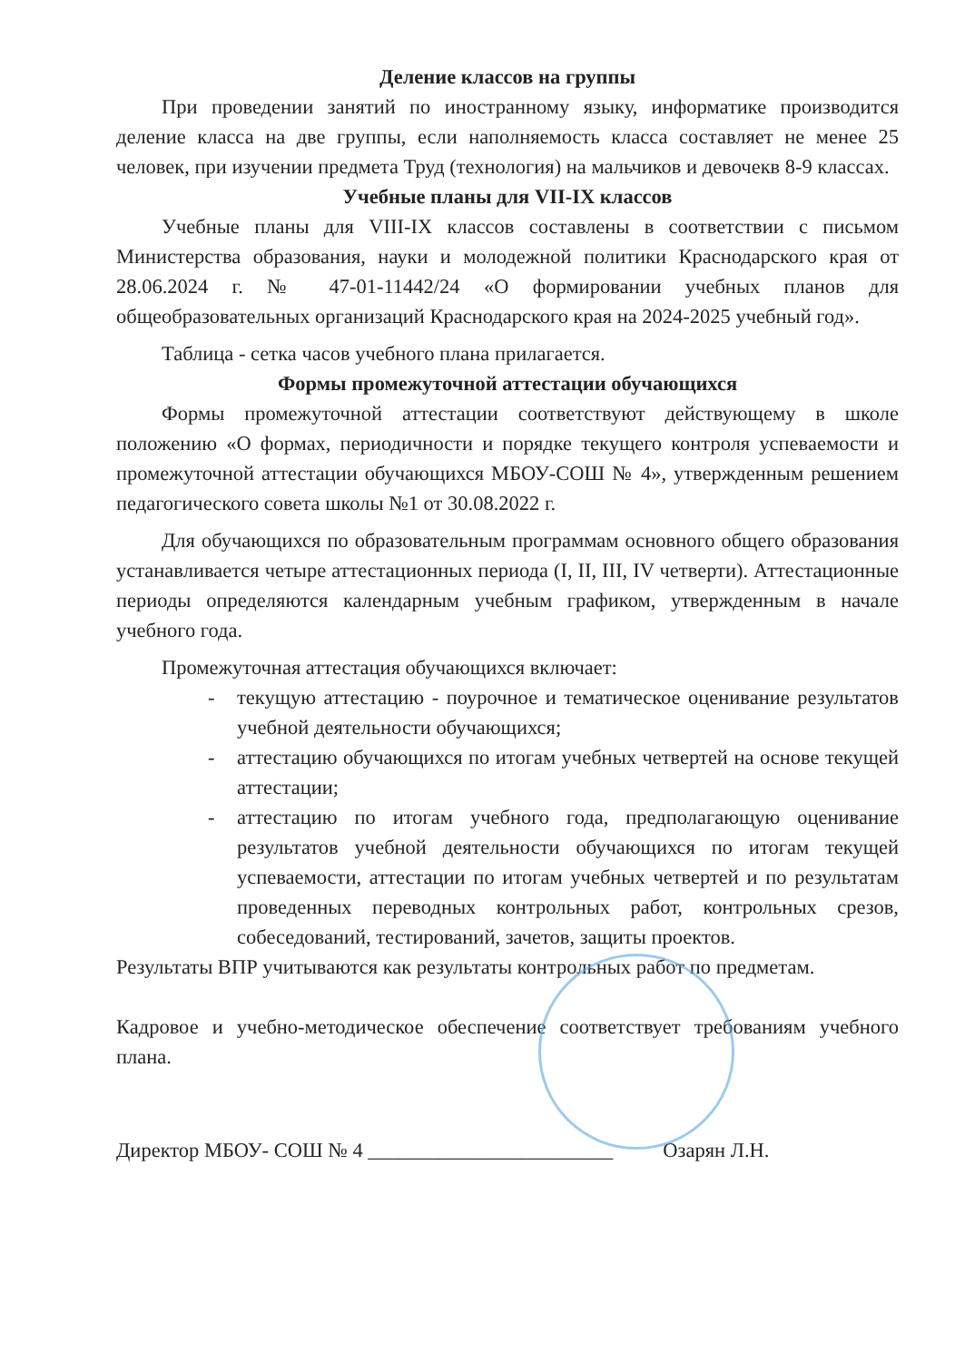Деление классов на группы
При проведении занятий по иностранному языку, информатике производится деление класса на две группы, если наполняемость класса составляет не менее 25 человек, при изучении предмета Труд (технология) на мальчиков и девочекв 8-9 классах.
Учебные планы для VII-IX классов
Учебные планы для VIII-IX классов составлены в соответствии с письмом Министерства образования, науки и молодежной политики Краснодарского края от 28.06.2024 г. № 47-01-11442/24 «О формировании учебных планов для общеобразовательных организаций Краснодарского края на 2024-2025 учебный год».
Таблица - сетка часов учебного плана прилагается.
Формы промежуточной аттестации обучающихся
Формы промежуточной аттестации соответствуют действующему в школе положению «О формах, периодичности и порядке текущего контроля успеваемости и промежуточной аттестации обучающихся МБОУ-СОШ № 4», утвержденным решением педагогического совета школы №1 от 30.08.2022 г.
Для обучающихся по образовательным программам основного общего образования устанавливается четыре аттестационных периода (I, II, III, IV четверти). Аттестационные периоды определяются календарным учебным графиком, утвержденным в начале учебного года.
Промежуточная аттестация обучающихся включает:
- текущую аттестацию - поурочное и тематическое оценивание результатов учебной деятельности обучающихся;
- аттестацию обучающихся по итогам учебных четвертей на основе текущей аттестации;
- аттестацию по итогам учебного года, предполагающую оценивание результатов учебной деятельности обучающихся по итогам текущей успеваемости, аттестации по итогам учебных четвертей и по результатам проведенных переводных контрольных работ, контрольных срезов, собеседований, тестирований, зачетов, защиты проектов.
Результаты ВПР учитываются как результаты контрольных работ по предметам.
Кадровое и учебно-методическое обеспечение соответствует требованиям учебного плана.
Директор МБОУ- СОШ № 4 ________________________ Озарян Л.Н.